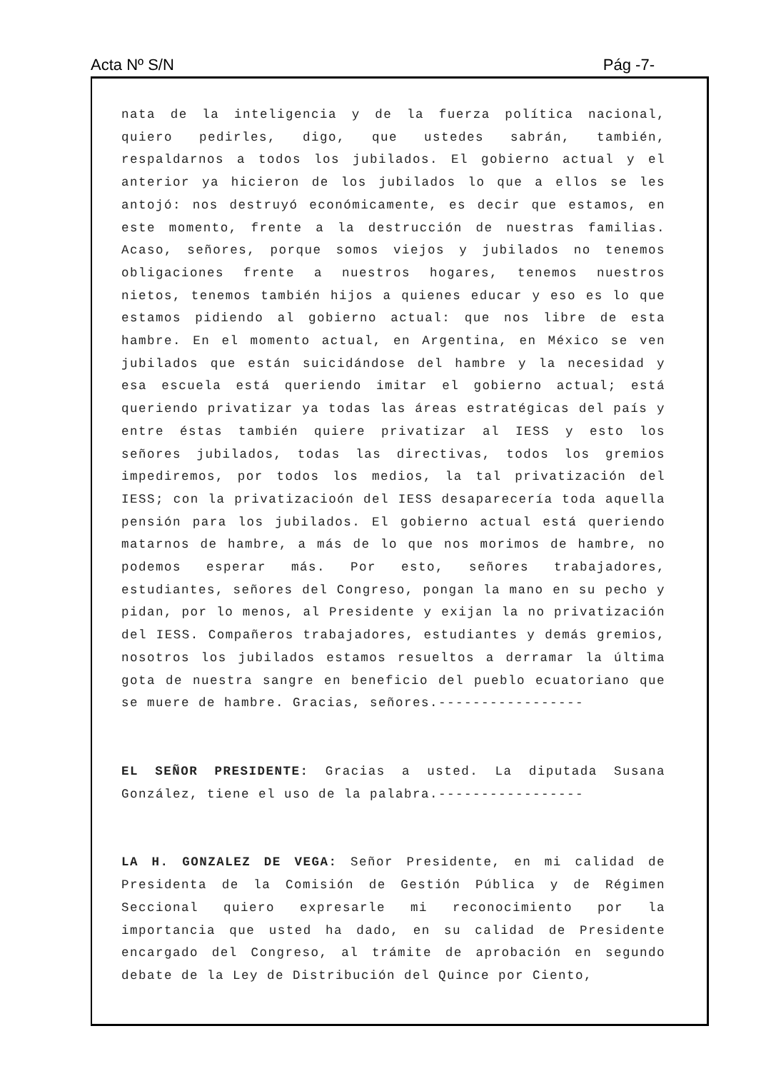Acta Nº S/N Pág -7-
nata de la inteligencia y de la fuerza política nacional, quiero pedirles, digo, que ustedes sabrán, también, respaldarnos a todos los jubilados. El gobierno actual y el anterior ya hicieron de los jubilados lo que a ellos se les antojó: nos destruyó económicamente, es decir que estamos, en este momento, frente a la destrucción de nuestras familias. Acaso, señores, porque somos viejos y jubilados no tenemos obligaciones frente a nuestros hogares, tenemos nuestros nietos, tenemos también hijos a quienes educar y eso es lo que estamos pidiendo al gobierno actual: que nos libre de esta hambre. En el momento actual, en Argentina, en México se ven jubilados que están suicidándose del hambre y la necesidad y esa escuela está queriendo imitar el gobierno actual; está queriendo privatizar ya todas las áreas estratégicas del país y entre éstas también quiere privatizar al IESS y esto los señores jubilados, todas las directivas, todos los gremios impediremos, por todos los medios, la tal privatización del IESS; con la privatizacioón del IESS desaparecería toda aquella pensión para los jubilados. El gobierno actual está queriendo matarnos de hambre, a más de lo que nos morimos de hambre, no podemos esperar más. Por esto, señores trabajadores, estudiantes, señores del Congreso, pongan la mano en su pecho y pidan, por lo menos, al Presidente y exijan la no privatización del IESS. Compañeros trabajadores, estudiantes y demás gremios, nosotros los jubilados estamos resueltos a derramar la última gota de nuestra sangre en beneficio del pueblo ecuatoriano que se muere de hambre. Gracias, señores.-----------------
EL SEÑOR PRESIDENTE: Gracias a usted. La diputada Susana González, tiene el uso de la palabra.-----------------
LA H. GONZALEZ DE VEGA: Señor Presidente, en mi calidad de Presidenta de la Comisión de Gestión Pública y de Régimen Seccional quiero expresarle mi reconocimiento por la importancia que usted ha dado, en su calidad de Presidente encargado del Congreso, al trámite de aprobación en segundo debate de la Ley de Distribución del Quince por Ciento,